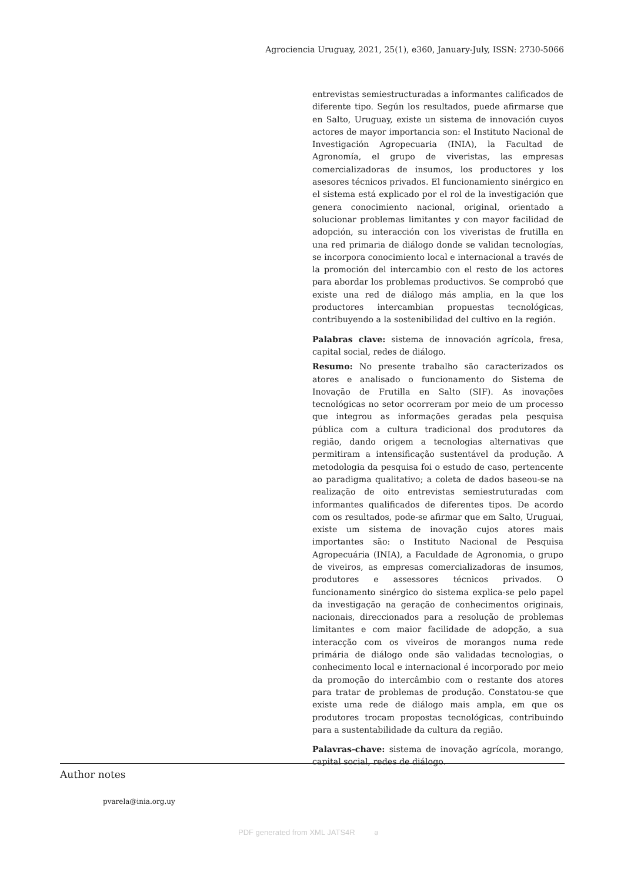Agrociencia Uruguay, 2021, 25(1), e360, January-July, ISSN: 2730-5066
entrevistas semiestructuradas a informantes calificados de diferente tipo. Según los resultados, puede afirmarse que en Salto, Uruguay, existe un sistema de innovación cuyos actores de mayor importancia son: el Instituto Nacional de Investigación Agropecuaria (INIA), la Facultad de Agronomía, el grupo de viveristas, las empresas comercializadoras de insumos, los productores y los asesores técnicos privados. El funcionamiento sinérgico en el sistema está explicado por el rol de la investigación que genera conocimiento nacional, original, orientado a solucionar problemas limitantes y con mayor facilidad de adopción, su interacción con los viveristas de frutilla en una red primaria de diálogo donde se validan tecnologías, se incorpora conocimiento local e internacional a través de la promoción del intercambio con el resto de los actores para abordar los problemas productivos. Se comprobó que existe una red de diálogo más amplia, en la que los productores intercambian propuestas tecnológicas, contribuyendo a la sostenibilidad del cultivo en la región.
Palabras clave: sistema de innovación agrícola, fresa, capital social, redes de diálogo.
Resumo: No presente trabalho são caracterizados os atores e analisado o funcionamento do Sistema de Inovação de Frutilla en Salto (SIF). As inovações tecnológicas no setor ocorreram por meio de um processo que integrou as informações geradas pela pesquisa pública com a cultura tradicional dos produtores da região, dando origem a tecnologias alternativas que permitiram a intensificação sustentável da produção. A metodologia da pesquisa foi o estudo de caso, pertencente ao paradigma qualitativo; a coleta de dados baseou-se na realização de oito entrevistas semiestruturadas com informantes qualificados de diferentes tipos. De acordo com os resultados, pode-se afirmar que em Salto, Uruguai, existe um sistema de inovação cujos atores mais importantes são: o Instituto Nacional de Pesquisa Agropecuária (INIA), a Faculdade de Agronomia, o grupo de viveiros, as empresas comercializadoras de insumos, produtores e assessores técnicos privados. O funcionamento sinérgico do sistema explica-se pelo papel da investigação na geração de conhecimentos originais, nacionais, direccionados para a resolução de problemas limitantes e com maior facilidade de adopção, a sua interacção com os viveiros de morangos numa rede primária de diálogo onde são validadas tecnologias, o conhecimento local e internacional é incorporado por meio da promoção do intercâmbio com o restante dos atores para tratar de problemas de produção. Constatou-se que existe uma rede de diálogo mais ampla, em que os produtores trocam propostas tecnológicas, contribuindo para a sustentabilidade da cultura da região.
Palavras-chave: sistema de inovação agrícola, morango, capital social, redes de diálogo.
Author notes
pvarela@inia.org.uy
PDF generated from XML JATS4R ə